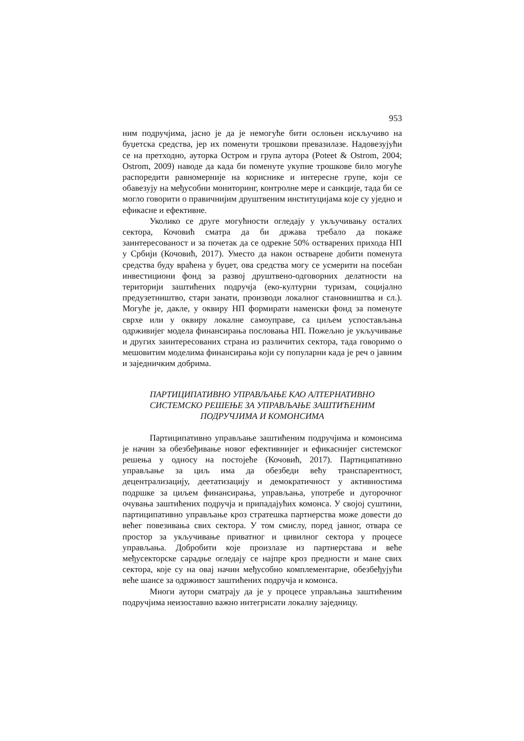953
ним подручјима, јасно је да је немогуће бити ослоњен искључиво на буџетска средства, јер их поменути трошкови превазилазе. Надовезујући се на претходно, ауторка Остром и група аутора (Poteet & Ostrom, 2004; Ostrom, 2009) наводе да када би поменуте укупне трошкове било могуће распоредити равномерније на кориснике и интересне групе, који се обавезују на међусобни мониторинг, контролне мере и санкције, тада би се могло говорити о правичнијим друштвеним институцијама које су уједно и ефикасне и ефективне.
Уколико се друге могућности огледају у укључивању осталих сектора, Кочовић сматра да би држава требало да покаже заинтересованост и за почетак да се одрекне 50% остварених прихода НП у Србији (Кочовић, 2017). Уместо да након остварене добити поменута средства буду враћена у буџет, ова средства могу се усмерити на посебан инвестициони фонд за развој друштвено-одговорних делатности на територији заштићених подручја (еко-културни туризам, социјално предузетништво, стари занати, производи локалног становништва и сл.). Могуће је, дакле, у оквиру НП формирати наменски фонд за поменуте сврхе или у оквиру локалне самоуправе, са циљем успостављања одрживијег модела финансирања пословања НП. Пожељно је укључивање и других заинтересованих страна из различитих сектора, тада говоримо о мешовитим моделима финансирања који су популарни када је реч о јавним и заједничким добрима.
ПАРТИЦИПАТИВНО УПРАВЉАЊЕ КАО АЛТЕРНАТИВНО
СИСТЕМСКО РЕШЕЊЕ ЗА УПРАВЉАЊЕ ЗАШТИЋЕНИМ
ПОДРУЧЈИМА И КОМОНСИМА
Партиципативно управљање заштићеним подручјима и комонсима је начин за обезбеђивање новог ефективнијег и ефикаснијег системског решења у односу на постојеће (Кочовић, 2017). Партиципативно управљање за циљ има да обезбеди већу транспарентност, децентрализацију, деетатизацију и демократичност у активностима подршке за циљем финансирања, управљања, употребе и дугорочног очувања заштићених подручја и припадајућих комонса. У својој суштини, партиципативно управљање кроз стратешка партнерства може довести до већег повезивања свих сектора. У том смислу, поред јавног, отвара се простор за укључивање приватног и цивилног сектора у процесе управљања. Добробити које произлазе из партнерстава и веће међусекторске сарадње огледају се најпре кроз предности и мане свих сектора, које су на овај начин међусобно комплементарне, обезбеђујући веће шансе за одрживост заштићених подручја и комонса.
Многи аутори сматрају да је у процесе управљања заштићеним подручјима неизоставно важно интегрисати локалну заједницу.